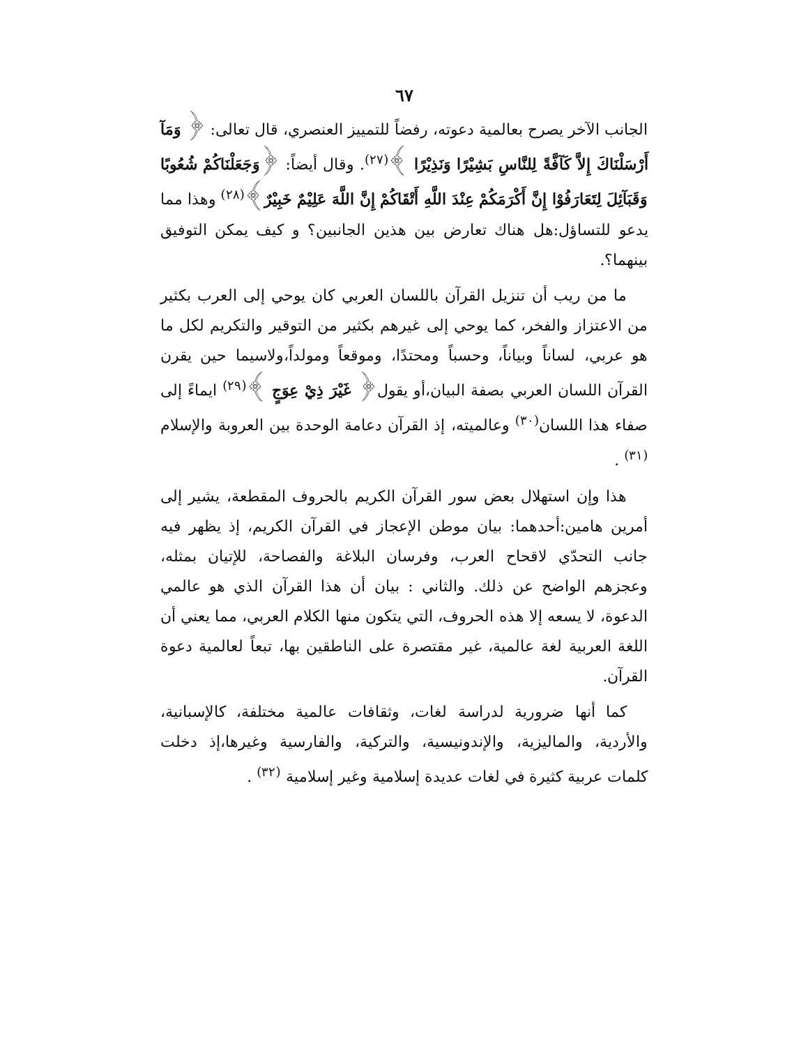٦٧
الجانب الآخر يصرح بعالمية دعوته، رفضاً للتمييز العنصري، قال تعالى: ﴿ وَمَآ أَرْسَلْنَاكَ إِلاَّ كَآفَّةً لِلنَّاسِ بَشِيْرًا وَنَذِيْرًا ﴾<sup>(٢٧)</sup>. وقال أيضاً: ﴿وَجَعَلْنَاكُمْ شُعُوبًا وَقَبَآئِلَ لِتَعَارَفُوْا إِنَّ أَكْرَمَكُمْ عِنْدَ اللَّهِ أَتْقَاكُمْ إِنَّ اللَّهَ عَلِيْمٌ خَبِيْرٌ﴾<sup>(٢٨)</sup> وهذا مما يدعو للتساؤل:هل هناك تعارض بين هذين الجانبين؟ و كيف يمكن التوفيق بينهما؟.
ما من ريب أن تنزيل القرآن باللسان العربي كان يوحي إلى العرب بكثير من الاعتزاز والفخر، كما يوحي إلى غيرهم بكثير من التوقير والتكريم لكل ما هو عربي، لساناً وبياناً، وحسباً ومحتدًا، وموقعاً ومولداً،ولاسيما حين يقرن القرآن اللسان العربي بصفة البيان،أو يقول﴿ غَيْرَ ذِيْ عِوَجٍ ﴾<sup>(٢٩)</sup> ايماءً إلى صفاء هذا اللسان<sup>(٣٠)</sup> وعالميته، إذ القرآن دعامة الوحدة بين العروبة والإسلام <sup>(٣١)</sup> .
هذا وإن استهلال بعض سور القرآن الكريم بالحروف المقطعة، يشير إلى أمرين هامين:أحدهما: بيان موطن الإعجاز في القرآن الكريم، إذ يظهر فيه جانب التحدّي لاقحاح العرب، وفرسان البلاغة والفصاحة، للإتيان بمثله، وعجزهم الواضح عن ذلك. والثاني : بيان أن هذا القرآن الذي هو عالمي الدعوة، لا يسعه إلا هذه الحروف، التي يتكون منها الكلام العربي، مما يعني أن اللغة العربية لغة عالمية، غير مقتصرة على الناطقين بها، تبعاً لعالمية دعوة القرآن.
كما أنها ضرورية لدراسة لغات، وثقافات عالمية مختلفة، كالإسبانية، والأردية، والماليزية، والإندونيسية، والتركية، والفارسية وغيرها،إذ دخلت كلمات عربية كثيرة في لغات عديدة إسلامية وغير إسلامية <sup>(٣٢)</sup> .